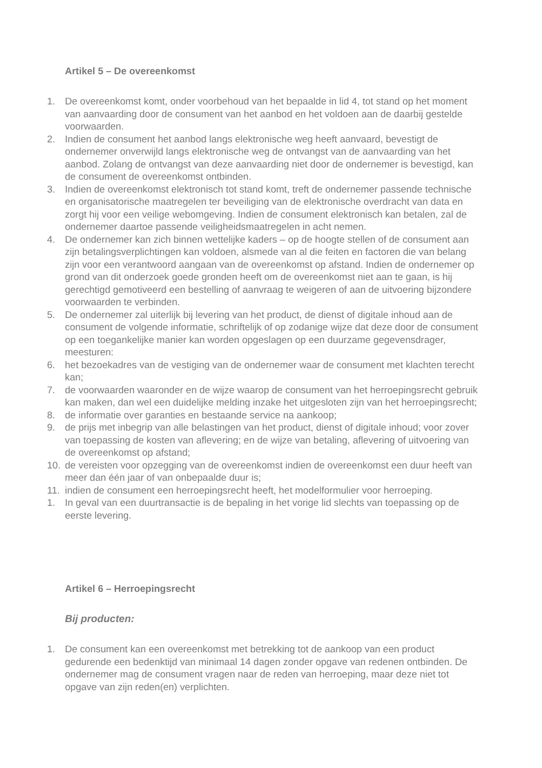Artikel 5 – De overeenkomst
1. De overeenkomst komt, onder voorbehoud van het bepaalde in lid 4, tot stand op het moment van aanvaarding door de consument van het aanbod en het voldoen aan de daarbij gestelde voorwaarden.
2. Indien de consument het aanbod langs elektronische weg heeft aanvaard, bevestigt de ondernemer onverwijld langs elektronische weg de ontvangst van de aanvaarding van het aanbod. Zolang de ontvangst van deze aanvaarding niet door de ondernemer is bevestigd, kan de consument de overeenkomst ontbinden.
3. Indien de overeenkomst elektronisch tot stand komt, treft de ondernemer passende technische en organisatorische maatregelen ter beveiliging van de elektronische overdracht van data en zorgt hij voor een veilige webomgeving. Indien de consument elektronisch kan betalen, zal de ondernemer daartoe passende veiligheidsmaatregelen in acht nemen.
4. De ondernemer kan zich binnen wettelijke kaders – op de hoogte stellen of de consument aan zijn betalingsverplichtingen kan voldoen, alsmede van al die feiten en factoren die van belang zijn voor een verantwoord aangaan van de overeenkomst op afstand. Indien de ondernemer op grond van dit onderzoek goede gronden heeft om de overeenkomst niet aan te gaan, is hij gerechtigd gemotiveerd een bestelling of aanvraag te weigeren of aan de uitvoering bijzondere voorwaarden te verbinden.
5. De ondernemer zal uiterlijk bij levering van het product, de dienst of digitale inhoud aan de consument de volgende informatie, schriftelijk of op zodanige wijze dat deze door de consument op een toegankelijke manier kan worden opgeslagen op een duurzame gegevensdrager, meesturen:
6. het bezoekadres van de vestiging van de ondernemer waar de consument met klachten terecht kan;
7. de voorwaarden waaronder en de wijze waarop de consument van het herroepingsrecht gebruik kan maken, dan wel een duidelijke melding inzake het uitgesloten zijn van het herroepingsrecht;
8. de informatie over garanties en bestaande service na aankoop;
9. de prijs met inbegrip van alle belastingen van het product, dienst of digitale inhoud; voor zover van toepassing de kosten van aflevering; en de wijze van betaling, aflevering of uitvoering van de overeenkomst op afstand;
10. de vereisten voor opzegging van de overeenkomst indien de overeenkomst een duur heeft van meer dan één jaar of van onbepaalde duur is;
11. indien de consument een herroepingsrecht heeft, het modelformulier voor herroeping.
1. In geval van een duurtransactie is de bepaling in het vorige lid slechts van toepassing op de eerste levering.
Artikel 6 – Herroepingsrecht
Bij producten:
1. De consument kan een overeenkomst met betrekking tot de aankoop van een product gedurende een bedenktijd van minimaal 14 dagen zonder opgave van redenen ontbinden. De ondernemer mag de consument vragen naar de reden van herroeping, maar deze niet tot opgave van zijn reden(en) verplichten.